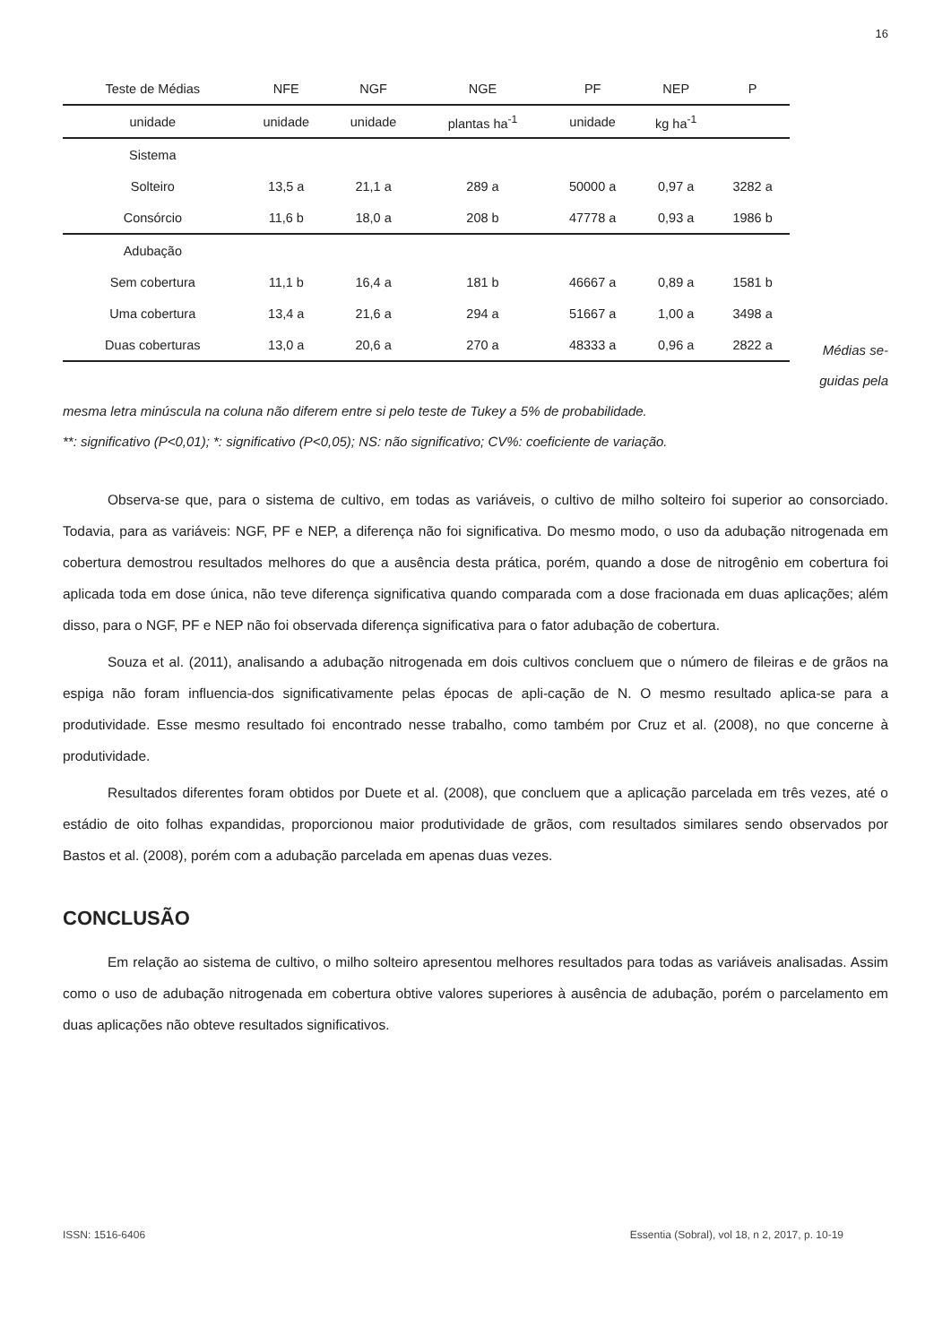16
| Teste de Médias | NFE | NGF | NGE | PF | NEP | P |
| --- | --- | --- | --- | --- | --- | --- |
| unidade | unidade | unidade | plantas ha<sup>-1</sup> | unidade | kg ha<sup>-1</sup> | |
| Sistema | | | | | | |
| Solteiro | 13,5 a | 21,1 a | 289 a | 50000 a | 0,97 a | 3282 a |
| Consórcio | 11,6 b | 18,0 a | 208 b | 47778 a | 0,93 a | 1986 b |
| Adubação | | | | | | |
| Sem cobertura | 11,1 b | 16,4 a | 181 b | 46667 a | 0,89 a | 1581 b |
| Uma cobertura | 13,4 a | 21,6 a | 294 a | 51667 a | 1,00 a | 3498 a |
| Duas coberturas | 13,0 a | 20,6 a | 270 a | 48333 a | 0,96 a | 2822 a |
Médias se-
guidas pela
mesma letra minúscula na coluna não diferem entre si pelo teste de Tukey a 5% de probabilidade.
**: significativo (P<0,01); *: significativo (P<0,05); NS: não significativo; CV%: coeficiente de variação.
Observa-se que, para o sistema de cultivo, em todas as variáveis, o cultivo de milho solteiro foi superior ao consorciado. Todavia, para as variáveis: NGF, PF e NEP, a diferença não foi significativa. Do mesmo modo, o uso da adubação nitrogenada em cobertura demostrou resultados melhores do que a ausência desta prática, porém, quando a dose de nitrogênio em cobertura foi aplicada toda em dose única, não teve diferença significativa quando comparada com a dose fracionada em duas aplicações; além disso, para o NGF, PF e NEP não foi observada diferença significativa para o fator adubação de cobertura.
Souza et al. (2011), analisando a adubação nitrogenada em dois cultivos concluem que o número de fileiras e de grãos na espiga não foram influencia-dos significativamente pelas épocas de apli-cação de N. O mesmo resultado aplica-se para a produtividade. Esse mesmo resultado foi encontrado nesse trabalho, como também por Cruz et al. (2008), no que concerne à produtividade.
Resultados diferentes foram obtidos por Duete et al. (2008), que concluem que a aplicação parcelada em três vezes, até o estádio de oito folhas expandidas, proporcionou maior produtividade de grãos, com resultados similares sendo observados por Bastos et al. (2008), porém com a adubação parcelada em apenas duas vezes.
CONCLUSÃO
Em relação ao sistema de cultivo, o milho solteiro apresentou melhores resultados para todas as variáveis analisadas. Assim como o uso de adubação nitrogenada em cobertura obtive valores superiores à ausência de adubação, porém o parcelamento em duas aplicações não obteve resultados significativos.
ISSN: 1516-6406 Essentia (Sobral), vol 18, n 2, 2017, p. 10-19